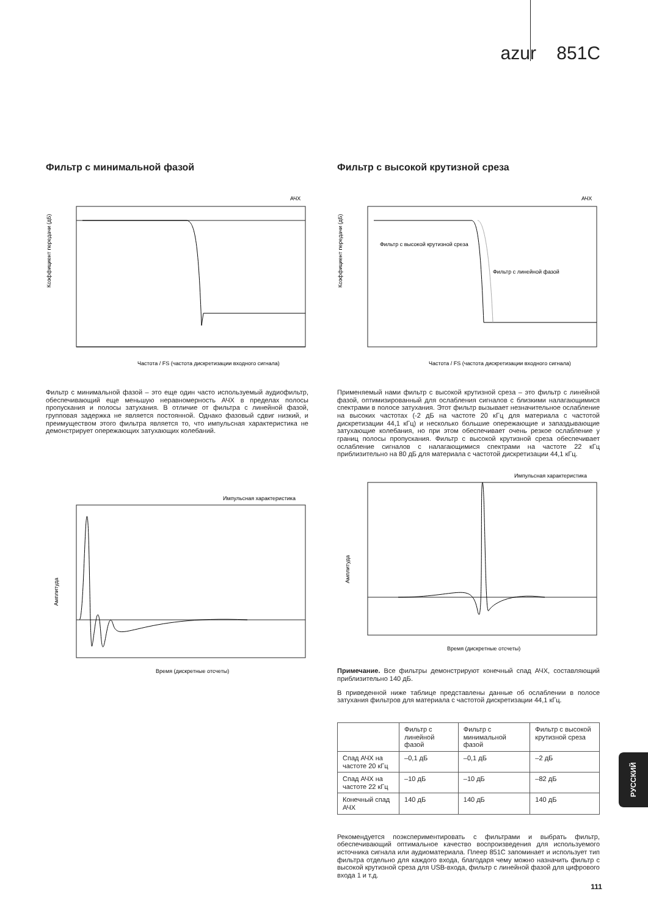azur 851C
Фильтр с минимальной фазой
АЧХ
Коэффициент передачи (дБ)
Частота / FS (частота дискретизации входного сигнала)
Фильтр с минимальной фазой – это еще один часто используемый аудиофильтр, обеспечивающий еще меньшую неравномерность АЧХ в пределах полосы пропускания и полосы затухания. В отличие от фильтра с линейной фазой, групповая задержка не является постоянной. Однако фазовый сдвиг низкий, и преимуществом этого фильтра является то, что импульсная характеристика не демонстрирует опережающих затухающих колебаний.
Импульсная характеристика
Амплитуда
Время (дискретные отсчеты)
Фильтр с высокой крутизной среза
АЧХ
Фильтр с высокой крутизной среза
Фильтр с линейной фазой
Коэффициент передачи (дБ)
Частота / FS (частота дискретизации входного сигнала)
Применяемый нами фильтр с высокой крутизной среза – это фильтр с линейной фазой, оптимизированный для ослабления сигналов с близкими налагающимися спектрами в полосе затухания. Этот фильтр вызывает незначительное ослабление на высоких частотах (-2 дБ на частоте 20 кГц для материала с частотой дискретизации 44,1 кГц) и несколько большие опережающие и запаздывающие затухающие колебания, но при этом обеспечивает очень резкое ослабление у границ полосы пропускания. Фильтр с высокой крутизной среза обеспечивает ослабление сигналов с налагающимися спектрами на частоте 22 кГц приблизительно на 80 дБ для материала с частотой дискретизации 44,1 кГц.
Импульсная характеристика
Амплитуда
Время (дискретные отсчеты)
Примечание. Все фильтры демонстрируют конечный спад АЧХ, составляющий приблизительно 140 дБ.
В приведенной ниже таблице представлены данные об ослаблении в полосе затухания фильтров для материала с частотой дискретизации 44,1 кГц.
| | Фильтр с линейной фазой | Фильтр с минимальной фазой | Фильтр с высокой крутизной среза |
| --- | --- | --- | --- |
| Спад АЧХ на частоте 20 кГц | –0,1 дБ | –0,1 дБ | –2 дБ |
| Спад АЧХ на частоте 22 кГц | –10 дБ | –10 дБ | –82 дБ |
| Конечный спад АЧХ | 140 дБ | 140 дБ | 140 дБ |
Рекомендуется поэкспериментировать с фильтрами и выбрать фильтр, обеспечивающий оптимальное качество воспроизведения для используемого источника сигнала или аудиоматериала. Плеер 851C запоминает и использует тип фильтра отдельно для каждого входа, благодаря чему можно назначить фильтр с высокой крутизной среза для USB-входа, фильтр с линейной фазой для цифрового входа 1 и т.д.
РУССКИЙ
111